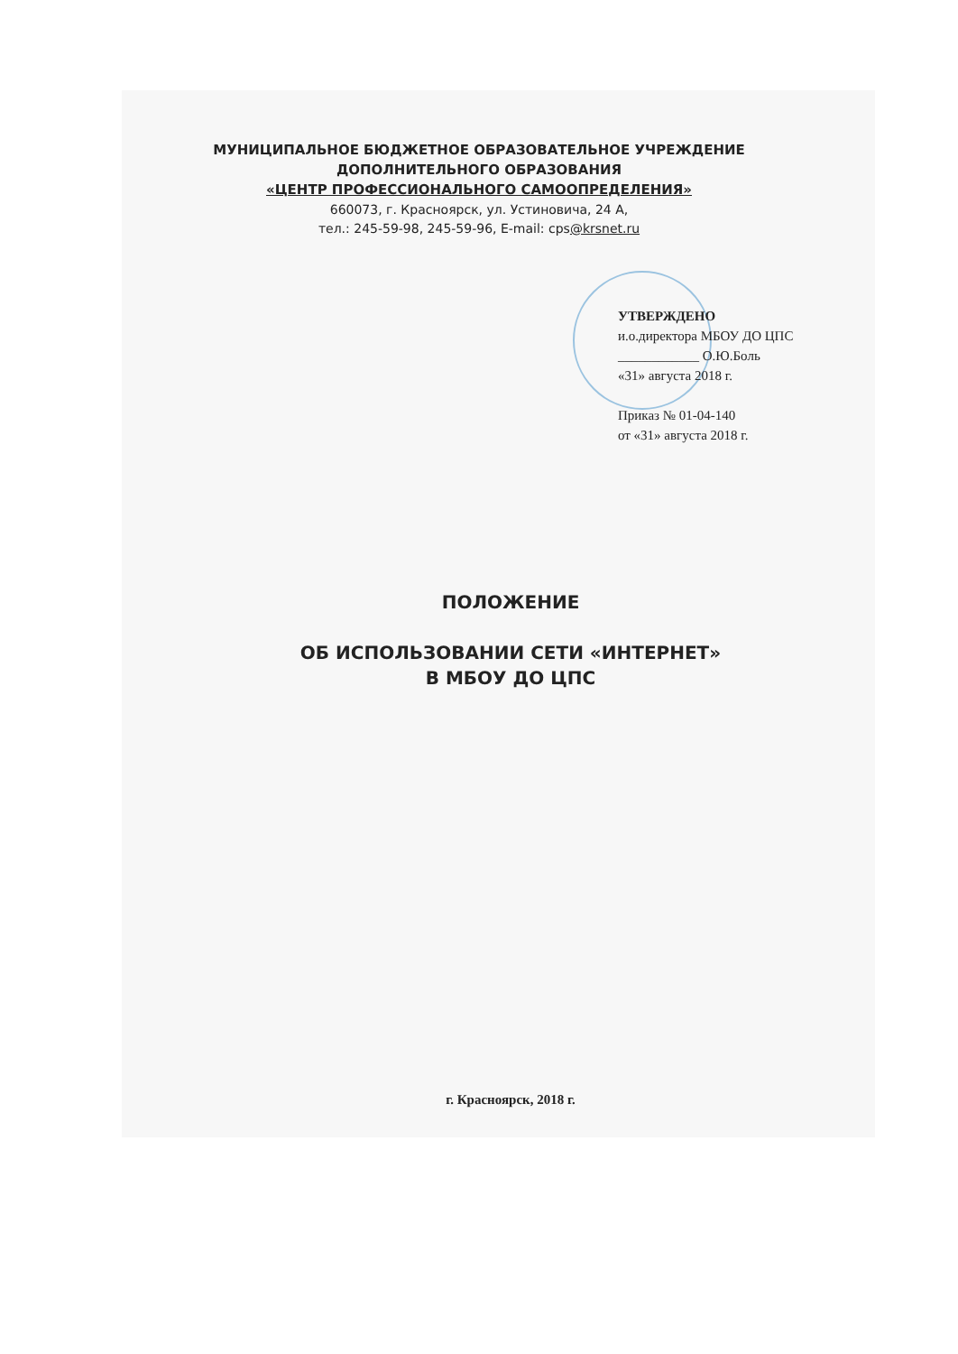МУНИЦИПАЛЬНОЕ БЮДЖЕТНОЕ ОБРАЗОВАТЕЛЬНОЕ УЧРЕЖДЕНИЕ
ДОПОЛНИТЕЛЬНОГО ОБРАЗОВАНИЯ
«ЦЕНТР ПРОФЕССИОНАЛЬНОГО САМООПРЕДЕЛЕНИЯ»
660073, г. Красноярск, ул. Устиновича, 24 А,
тел.: 245-59-98, 245-59-96, E-mail: cps@krsnet.ru
УТВЕРЖДЕНО
и.о.директора МБОУ ДО ЦПС
____________ О.Ю.Боль
«31» августа 2018 г.
Приказ № 01-04-140
от «31» августа 2018 г.
ПОЛОЖЕНИЕ
ОБ ИСПОЛЬЗОВАНИИ СЕТИ «ИНТЕРНЕТ»
В МБОУ ДО ЦПС
г. Красноярск, 2018 г.